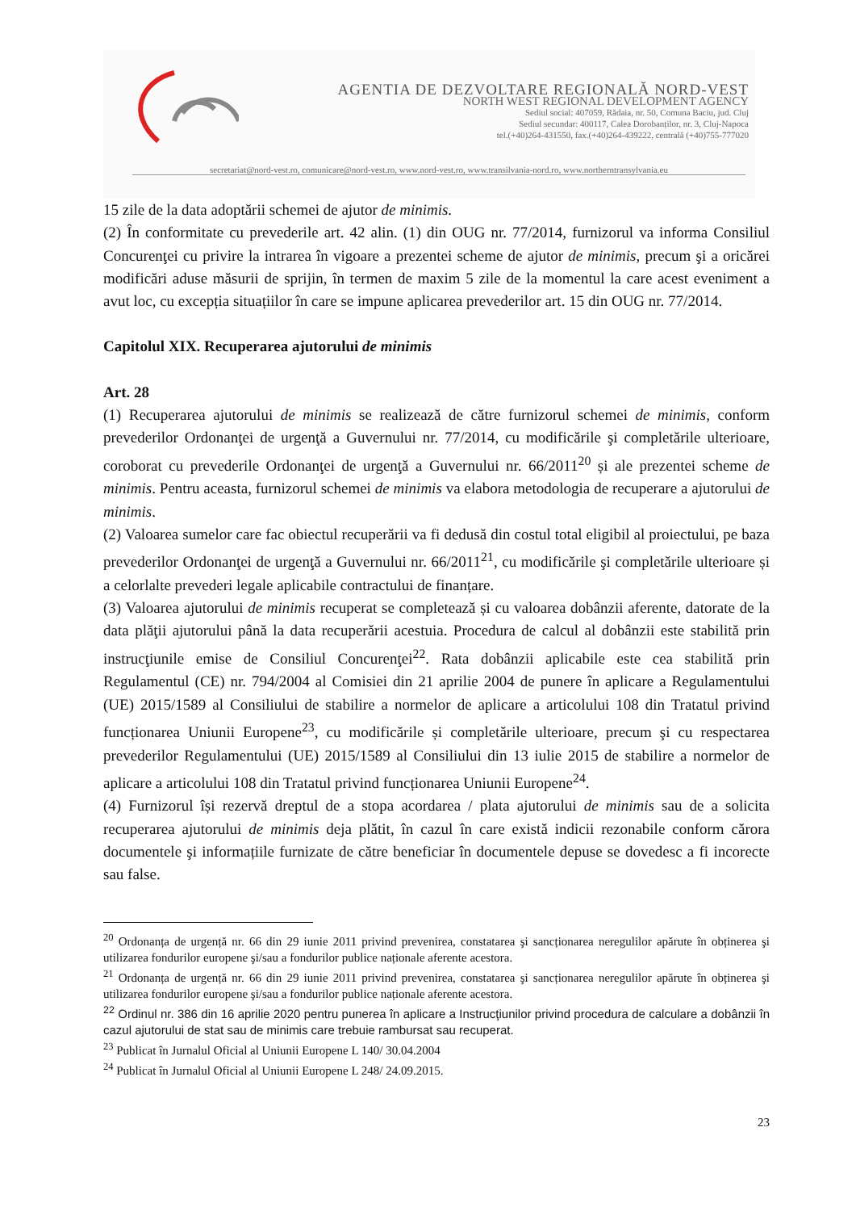AGENTIA DE DEZVOLTARE REGIONALĂ NORD-VEST
NORTH WEST REGIONAL DEVELOPMENT AGENCY
Sediul social: 407059, Rădaia, nr. 50, Comuna Baciu, jud. Cluj
Sediul secundar: 400117, Calea Dorobanților, nr. 3, Cluj-Napoca
tel.(+40)264-431550, fax.(+40)264-439222, centrală (+40)755-777020
secretariat@nord-vest.ro, comunicare@nord-vest.ro, www.nord-vest.ro, www.transilvania-nord.ro, www.northerntransylvania.eu
15 zile de la data adoptării schemei de ajutor de minimis.
(2) În conformitate cu prevederile art. 42 alin. (1) din OUG nr. 77/2014, furnizorul va informa Consiliul Concurenţei cu privire la intrarea în vigoare a prezentei scheme de ajutor de minimis, precum şi a oricărei modificări aduse măsurii de sprijin, în termen de maxim 5 zile de la momentul la care acest eveniment a avut loc, cu excepția situațiilor în care se impune aplicarea prevederilor art. 15 din OUG nr. 77/2014.
Capitolul XIX. Recuperarea ajutorului de minimis
Art. 28
(1) Recuperarea ajutorului de minimis se realizează de către furnizorul schemei de minimis, conform prevederilor Ordonanţei de urgenţă a Guvernului nr. 77/2014, cu modificările şi completările ulterioare, coroborat cu prevederile Ordonanţei de urgenţă a Guvernului nr. 66/2011<sup>20</sup> și ale prezentei scheme de minimis. Pentru aceasta, furnizorul schemei de minimis va elabora metodologia de recuperare a ajutorului de minimis.
(2) Valoarea sumelor care fac obiectul recuperării va fi dedusă din costul total eligibil al proiectului, pe baza prevederilor Ordonanţei de urgenţă a Guvernului nr. 66/2011<sup>21</sup>, cu modificările şi completările ulterioare și a celorlalte prevederi legale aplicabile contractului de finanțare.
(3) Valoarea ajutorului de minimis recuperat se completează și cu valoarea dobânzii aferente, datorate de la data plăţii ajutorului până la data recuperării acestuia. Procedura de calcul al dobânzii este stabilită prin instrucţiunile emise de Consiliul Concurenţei<sup>22</sup>. Rata dobânzii aplicabile este cea stabilită prin Regulamentul (CE) nr. 794/2004 al Comisiei din 21 aprilie 2004 de punere în aplicare a Regulamentului (UE) 2015/1589 al Consiliului de stabilire a normelor de aplicare a articolului 108 din Tratatul privind funcționarea Uniunii Europene<sup>23</sup>, cu modificările și completările ulterioare, precum şi cu respectarea prevederilor Regulamentului (UE) 2015/1589 al Consiliului din 13 iulie 2015 de stabilire a normelor de aplicare a articolului 108 din Tratatul privind funcționarea Uniunii Europene<sup>24</sup>.
(4) Furnizorul își rezervă dreptul de a stopa acordarea / plata ajutorului de minimis sau de a solicita recuperarea ajutorului de minimis deja plătit, în cazul în care există indicii rezonabile conform cărora documentele şi informațiile furnizate de către beneficiar în documentele depuse se dovedesc a fi incorecte sau false.
<sup>20</sup> Ordonanța de urgență nr. 66 din 29 iunie 2011 privind prevenirea, constatarea şi sancționarea neregulilor apărute în obținerea şi utilizarea fondurilor europene şi/sau a fondurilor publice naționale aferente acestora.
<sup>21</sup> Ordonanța de urgență nr. 66 din 29 iunie 2011 privind prevenirea, constatarea şi sancționarea neregulilor apărute în obținerea şi utilizarea fondurilor europene şi/sau a fondurilor publice naționale aferente acestora.
<sup>22</sup> Ordinul nr. 386 din 16 aprilie 2020 pentru punerea în aplicare a Instrucţiunilor privind procedura de calculare a dobânzii în cazul ajutorului de stat sau de minimis care trebuie rambursat sau recuperat.
<sup>23</sup> Publicat în Jurnalul Oficial al Uniunii Europene L 140/ 30.04.2004
<sup>24</sup> Publicat în Jurnalul Oficial al Uniunii Europene L 248/ 24.09.2015.
23